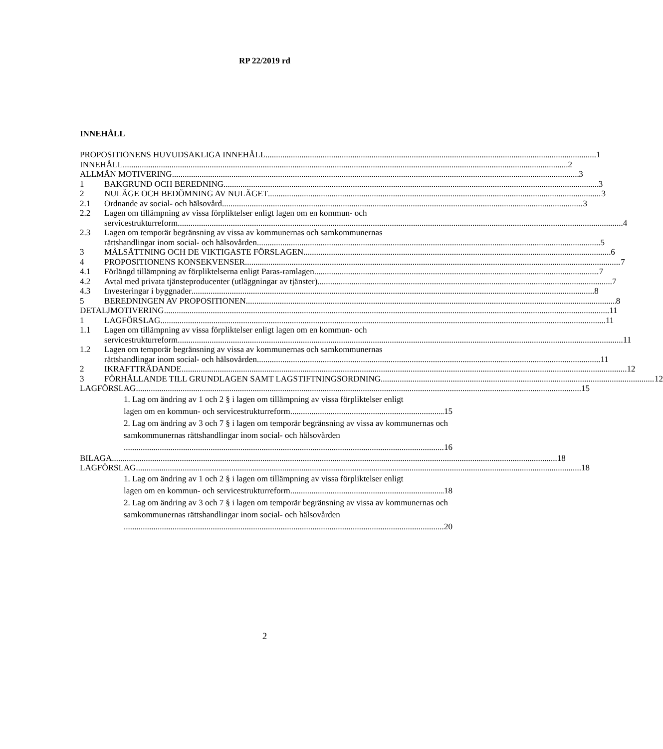RP 22/2019 rd
INNEHÅLL
PROPOSITIONENS HUVUDSAKLIGA INNEHÅLL 1
INNEHÅLL 2
ALLMÄN MOTIVERING 3
1 BAKGRUND OCH BEREDNING 3
2 NULÄGE OCH BEDÖMNING AV NULÄGET 3
2.1 Ordnande av social- och hälsovård 3
2.2 Lagen om tillämpning av vissa förpliktelser enligt lagen om en kommun- och
servicestrukturreform 4
2.3 Lagen om temporär begränsning av vissa av kommunernas och samkommunernas
rättshandlingar inom social- och hälsovården 5
3 MÅLSÄTTNING OCH DE VIKTIGASTE FÖRSLAGEN 6
4 PROPOSITIONENS KONSEKVENSER 7
4.1 Förlängd tillämpning av förpliktelserna enligt Paras-ramlagen 7
4.2 Avtal med privata tjänsteproducenter (utläggningar av tjänster) 7
4.3 Investeringar i byggnader 8
5 BEREDNINGEN AV PROPOSITIONEN 8
DETALJMOTIVERING 11
1 LAGFÖRSLAG 11
1.1 Lagen om tillämpning av vissa förpliktelser enligt lagen om en kommun- och
servicestrukturreform 11
1.2 Lagen om temporär begränsning av vissa av kommunernas och samkommunernas
rättshandlingar inom social- och hälsovården 11
2 IKRAFTTRÄDANDE 12
3 FÖRHÅLLANDE TILL GRUNDLAGEN SAMT LAGSTIFTNINGSORDNING 12
LAGFÖRSLAG 15
1. Lag om ändring av 1 och 2 § i lagen om tillämpning av vissa förpliktelser enligt
lagen om en kommun- och servicestrukturreform 15
2. Lag om ändring av 3 och 7 § i lagen om temporär begränsning av vissa av kommunernas och samkommunernas rättshandlingar inom social- och hälsovården
16
BILAGA 18
LAGFÖRSLAG 18
1. Lag om ändring av 1 och 2 § i lagen om tillämpning av vissa förpliktelser enligt
lagen om en kommun- och servicestrukturreform 18
2. Lag om ändring av 3 och 7 § i lagen om temporär begränsning av vissa av kommunernas och samkommunernas rättshandlingar inom social- och hälsovården
20
2